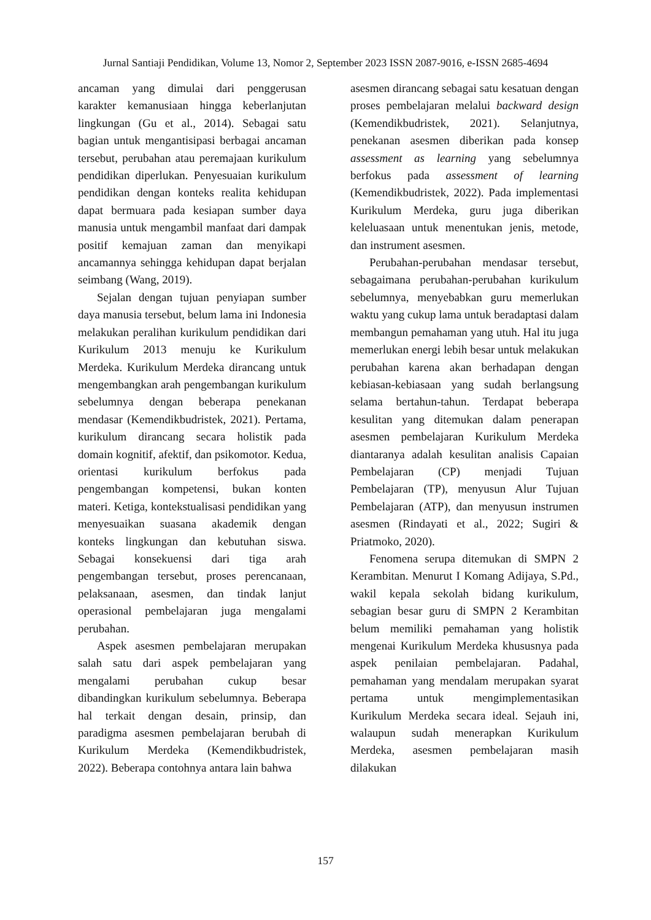Jurnal Santiaji Pendidikan, Volume 13, Nomor 2, September 2023 ISSN 2087-9016, e-ISSN 2685-4694
ancaman yang dimulai dari penggerusan karakter kemanusiaan hingga keberlanjutan lingkungan (Gu et al., 2014). Sebagai satu bagian untuk mengantisipasi berbagai ancaman tersebut, perubahan atau peremajaan kurikulum pendidikan diperlukan. Penyesuaian kurikulum pendidikan dengan konteks realita kehidupan dapat bermuara pada kesiapan sumber daya manusia untuk mengambil manfaat dari dampak positif kemajuan zaman dan menyikapi ancamannya sehingga kehidupan dapat berjalan seimbang (Wang, 2019).
Sejalan dengan tujuan penyiapan sumber daya manusia tersebut, belum lama ini Indonesia melakukan peralihan kurikulum pendidikan dari Kurikulum 2013 menuju ke Kurikulum Merdeka. Kurikulum Merdeka dirancang untuk mengembangkan arah pengembangan kurikulum sebelumnya dengan beberapa penekanan mendasar (Kemendikbudristek, 2021). Pertama, kurikulum dirancang secara holistik pada domain kognitif, afektif, dan psikomotor. Kedua, orientasi kurikulum berfokus pada pengembangan kompetensi, bukan konten materi. Ketiga, kontekstualisasi pendidikan yang menyesuaikan suasana akademik dengan konteks lingkungan dan kebutuhan siswa. Sebagai konsekuensi dari tiga arah pengembangan tersebut, proses perencanaan, pelaksanaan, asesmen, dan tindak lanjut operasional pembelajaran juga mengalami perubahan.
Aspek asesmen pembelajaran merupakan salah satu dari aspek pembelajaran yang mengalami perubahan cukup besar dibandingkan kurikulum sebelumnya. Beberapa hal terkait dengan desain, prinsip, dan paradigma asesmen pembelajaran berubah di Kurikulum Merdeka (Kemendikbudristek, 2022). Beberapa contohnya antara lain bahwa
asesmen dirancang sebagai satu kesatuan dengan proses pembelajaran melalui backward design (Kemendikbudristek, 2021). Selanjutnya, penekanan asesmen diberikan pada konsep assessment as learning yang sebelumnya berfokus pada assessment of learning (Kemendikbudristek, 2022). Pada implementasi Kurikulum Merdeka, guru juga diberikan keleluasaan untuk menentukan jenis, metode, dan instrument asesmen.
Perubahan-perubahan mendasar tersebut, sebagaimana perubahan-perubahan kurikulum sebelumnya, menyebabkan guru memerlukan waktu yang cukup lama untuk beradaptasi dalam membangun pemahaman yang utuh. Hal itu juga memerlukan energi lebih besar untuk melakukan perubahan karena akan berhadapan dengan kebiasan-kebiasaan yang sudah berlangsung selama bertahun-tahun. Terdapat beberapa kesulitan yang ditemukan dalam penerapan asesmen pembelajaran Kurikulum Merdeka diantaranya adalah kesulitan analisis Capaian Pembelajaran (CP) menjadi Tujuan Pembelajaran (TP), menyusun Alur Tujuan Pembelajaran (ATP), dan menyusun instrumen asesmen (Rindayati et al., 2022; Sugiri & Priatmoko, 2020).
Fenomena serupa ditemukan di SMPN 2 Kerambitan. Menurut I Komang Adijaya, S.Pd., wakil kepala sekolah bidang kurikulum, sebagian besar guru di SMPN 2 Kerambitan belum memiliki pemahaman yang holistik mengenai Kurikulum Merdeka khususnya pada aspek penilaian pembelajaran. Padahal, pemahaman yang mendalam merupakan syarat pertama untuk mengimplementasikan Kurikulum Merdeka secara ideal. Sejauh ini, walaupun sudah menerapkan Kurikulum Merdeka, asesmen pembelajaran masih dilakukan
157